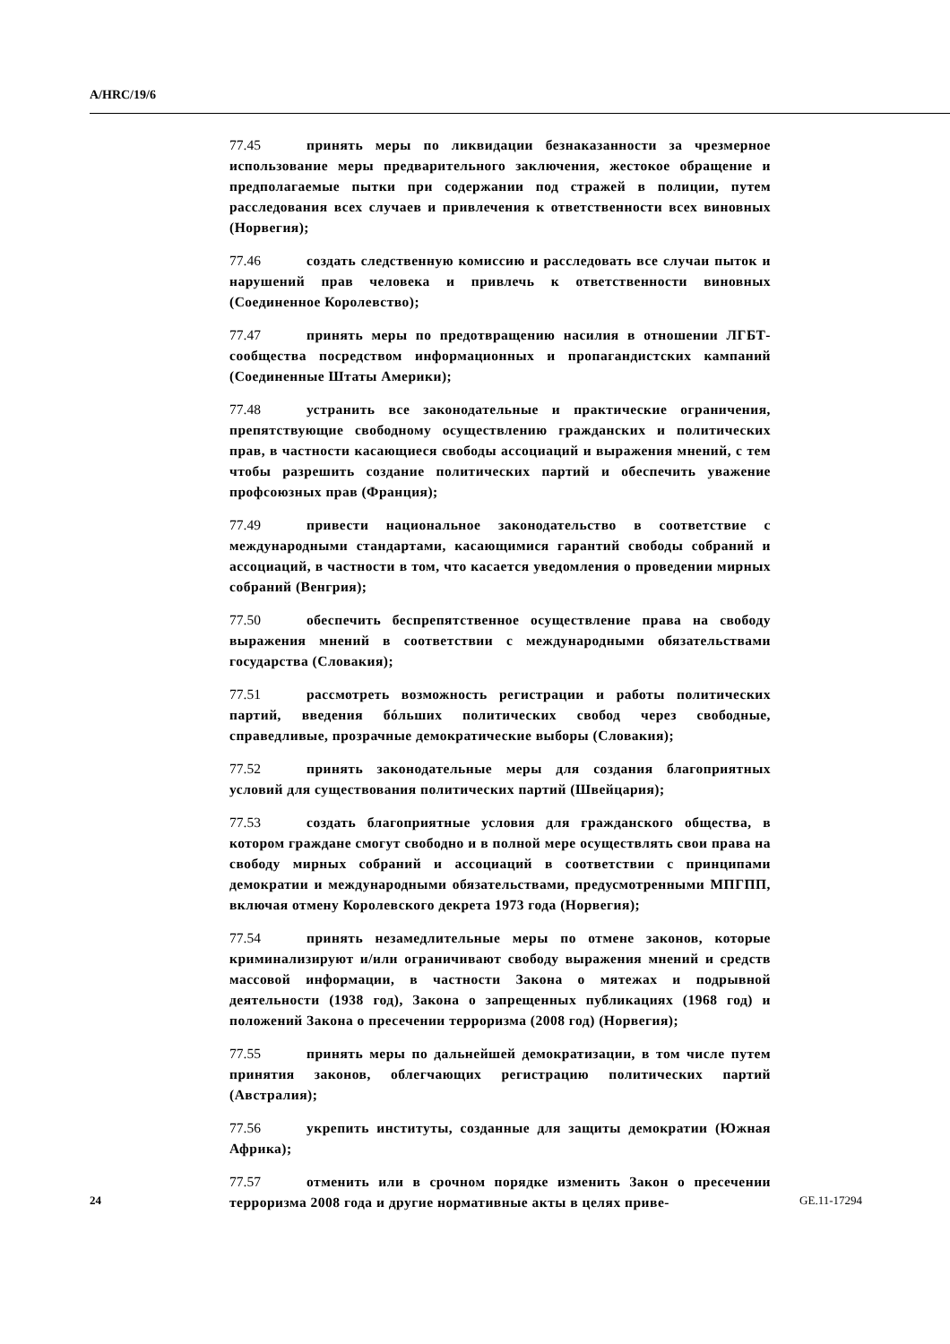A/HRC/19/6
77.45 принять меры по ликвидации безнаказанности за чрезмерное использование меры предварительного заключения, жестокое обращение и предполагаемые пытки при содержании под стражей в полиции, путем расследования всех случаев и привлечения к ответственности всех виновных (Норвегия);
77.46 создать следственную комиссию и расследовать все случаи пыток и нарушений прав человека и привлечь к ответственности виновных (Соединенное Королевство);
77.47 принять меры по предотвращению насилия в отношении ЛГБТ-сообщества посредством информационных и пропагандистских кампаний (Соединенные Штаты Америки);
77.48 устранить все законодательные и практические ограничения, препятствующие свободному осуществлению гражданских и политических прав, в частности касающиеся свободы ассоциаций и выражения мнений, с тем чтобы разрешить создание политических партий и обеспечить уважение профсоюзных прав (Франция);
77.49 привести национальное законодательство в соответствие с международными стандартами, касающимися гарантий свободы собраний и ассоциаций, в частности в том, что касается уведомления о проведении мирных собраний (Венгрия);
77.50 обеспечить беспрепятственное осуществление права на свободу выражения мнений в соответствии с международными обязательствами государства (Словакия);
77.51 рассмотреть возможность регистрации и работы политических партий, введения бóльших политических свобод через свободные, справедливые, прозрачные демократические выборы (Словакия);
77.52 принять законодательные меры для создания благоприятных условий для существования политических партий (Швейцария);
77.53 создать благоприятные условия для гражданского общества, в котором граждане смогут свободно и в полной мере осуществлять свои права на свободу мирных собраний и ассоциаций в соответствии с принципами демократии и международными обязательствами, предусмотренными МПГПП, включая отмену Королевского декрета 1973 года (Норвегия);
77.54 принять незамедлительные меры по отмене законов, которые криминализируют и/или ограничивают свободу выражения мнений и средств массовой информации, в частности Закона о мятежах и подрывной деятельности (1938 год), Закона о запрещенных публикациях (1968 год) и положений Закона о пресечении терроризма (2008 год) (Норвегия);
77.55 принять меры по дальнейшей демократизации, в том числе путем принятия законов, облегчающих регистрацию политических партий (Австралия);
77.56 укрепить институты, созданные для защиты демократии (Южная Африка);
77.57 отменить или в срочном порядке изменить Закон о пресечении терроризма 2008 года и другие нормативные акты в целях приве-
24 GE.11-17294